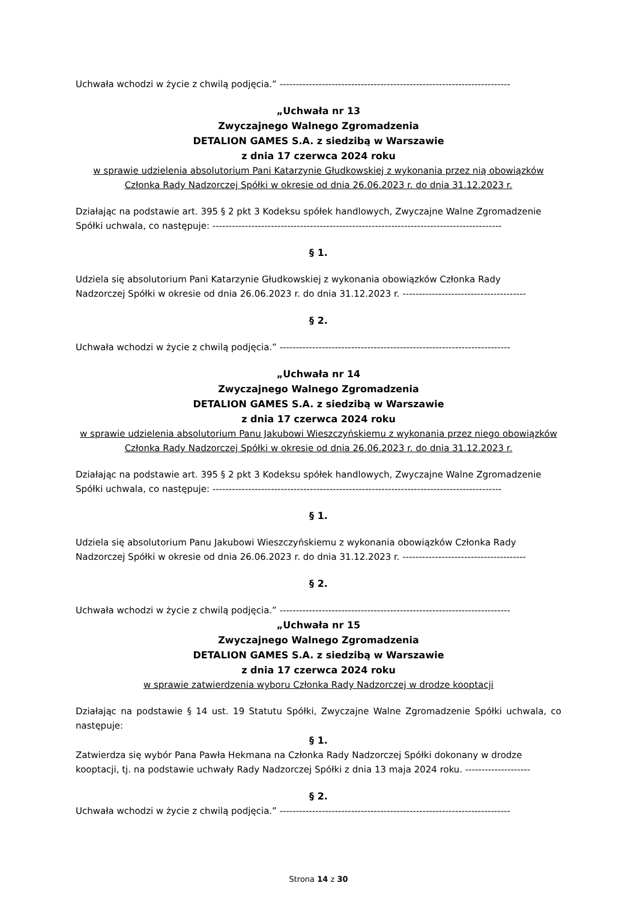Uchwała wchodzi w życie z chwilą podjęcia.” -----------------------------------------------------------------------
„Uchwała nr 13
Zwyczajnego Walnego Zgromadzenia
DETALION GAMES S.A. z siedzibą w Warszawie
z dnia 17 czerwca 2024 roku
w sprawie udzielenia absolutorium Pani Katarzynie Głudkowskiej z wykonania przez nią obowiązków Członka Rady Nadzorczej Spółki w okresie od dnia 26.06.2023 r. do dnia 31.12.2023 r.
Działając na podstawie art. 395 § 2 pkt 3 Kodeksu spółek handlowych, Zwyczajne Walne Zgromadzenie
Spółki uchwala, co następuje: -----------------------------------------------------------------------------------------
§ 1.
Udziela się absolutorium Pani Katarzynie Głudkowskiej z wykonania obowiązków Członka Rady
Nadzorczej Spółki w okresie od dnia 26.06.2023 r. do dnia 31.12.2023 r. --------------------------------------
§ 2.
Uchwała wchodzi w życie z chwilą podjęcia.” -----------------------------------------------------------------------
„Uchwała nr 14
Zwyczajnego Walnego Zgromadzenia
DETALION GAMES S.A. z siedzibą w Warszawie
z dnia 17 czerwca 2024 roku
w sprawie udzielenia absolutorium Panu Jakubowi Wieszczyńskiemu z wykonania przez niego obowiązków Członka Rady Nadzorczej Spółki w okresie od dnia 26.06.2023 r. do dnia 31.12.2023 r.
Działając na podstawie art. 395 § 2 pkt 3 Kodeksu spółek handlowych, Zwyczajne Walne Zgromadzenie
Spółki uchwala, co następuje: -----------------------------------------------------------------------------------------
§ 1.
Udziela się absolutorium Panu Jakubowi Wieszczyńskiemu z wykonania obowiązków Członka Rady
Nadzorczej Spółki w okresie od dnia 26.06.2023 r. do dnia 31.12.2023 r. --------------------------------------
§ 2.
Uchwała wchodzi w życie z chwilą podjęcia.” -----------------------------------------------------------------------
„Uchwała nr 15
Zwyczajnego Walnego Zgromadzenia
DETALION GAMES S.A. z siedzibą w Warszawie
z dnia 17 czerwca 2024 roku
w sprawie zatwierdzenia wyboru Członka Rady Nadzorczej w drodze kooptacji
Działając na podstawie § 14 ust. 19 Statutu Spółki, Zwyczajne Walne Zgromadzenie Spółki uchwala, co następuje:
§ 1.
Zatwierdza się wybór Pana Pawła Hekmana na Członka Rady Nadzorczej Spółki dokonany w drodze
kooptacji, tj. na podstawie uchwały Rady Nadzorczej Spółki z dnia 13 maja 2024 roku. --------------------
§ 2.
Uchwała wchodzi w życie z chwilą podjęcia.” -----------------------------------------------------------------------
Strona 14 z 30